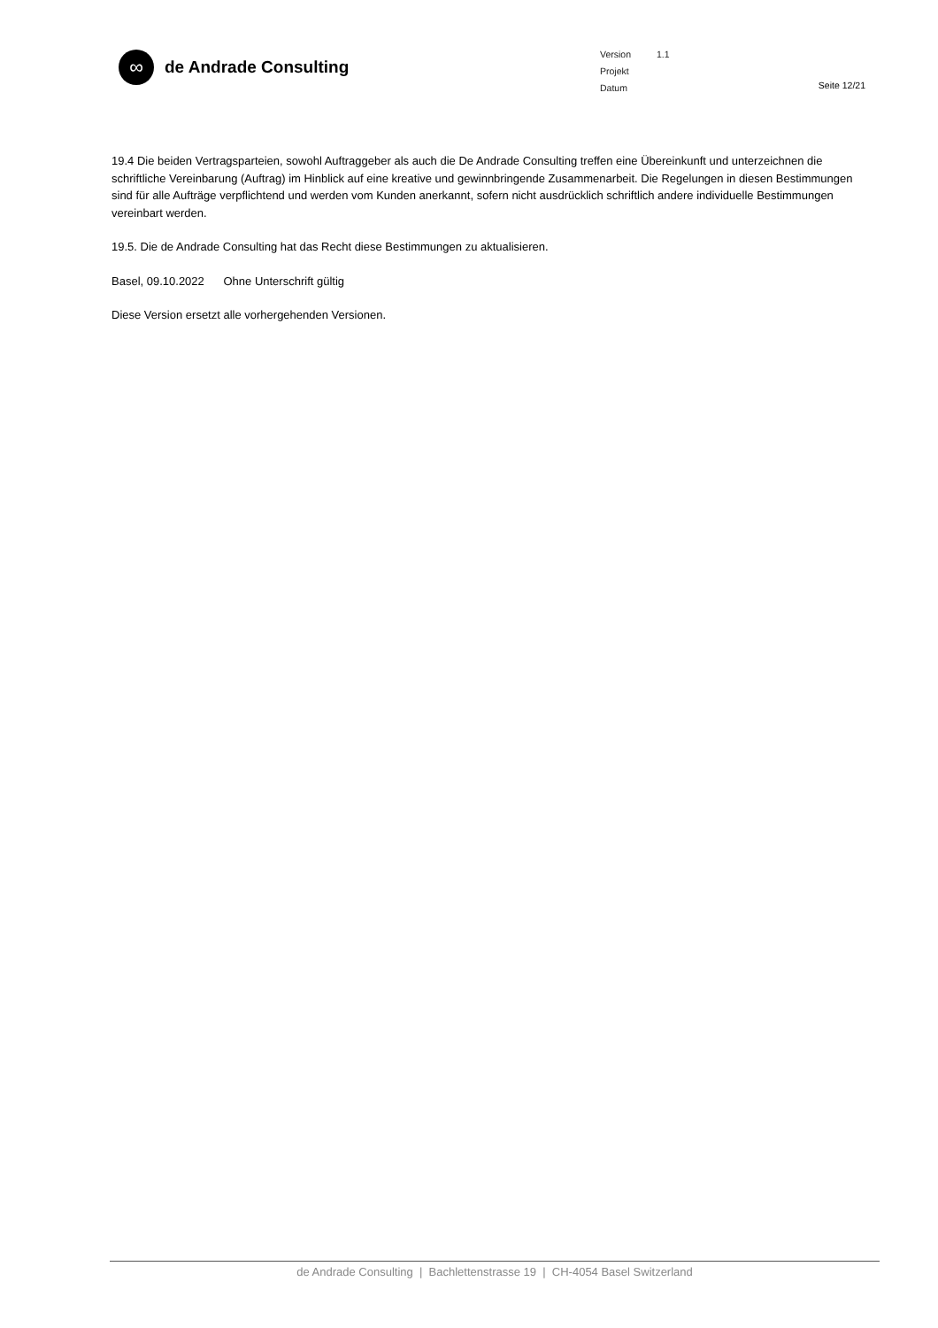∞
de Andrade Consulting
Version 1.1
Projekt
Datum
Seite 12/21
19.4 Die beiden Vertragsparteien, sowohl Auftraggeber als auch die De Andrade Consulting treffen eine Übereinkunft und unterzeichnen die schriftliche Vereinbarung (Auftrag) im Hinblick auf eine kreative und gewinnbringende Zusammenarbeit. Die Regelungen in diesen Bestimmungen sind für alle Aufträge verpflichtend und werden vom Kunden anerkannt, sofern nicht ausdrücklich schriftlich andere individuelle Bestimmungen vereinbart werden.
19.5. Die de Andrade Consulting hat das Recht diese Bestimmungen zu aktualisieren.
Basel, 09.10.2022 Ohne Unterschrift gültig
Diese Version ersetzt alle vorhergehenden Versionen.
de Andrade Consulting | Bachlettenstrasse 19 | CH-4054 Basel Switzerland